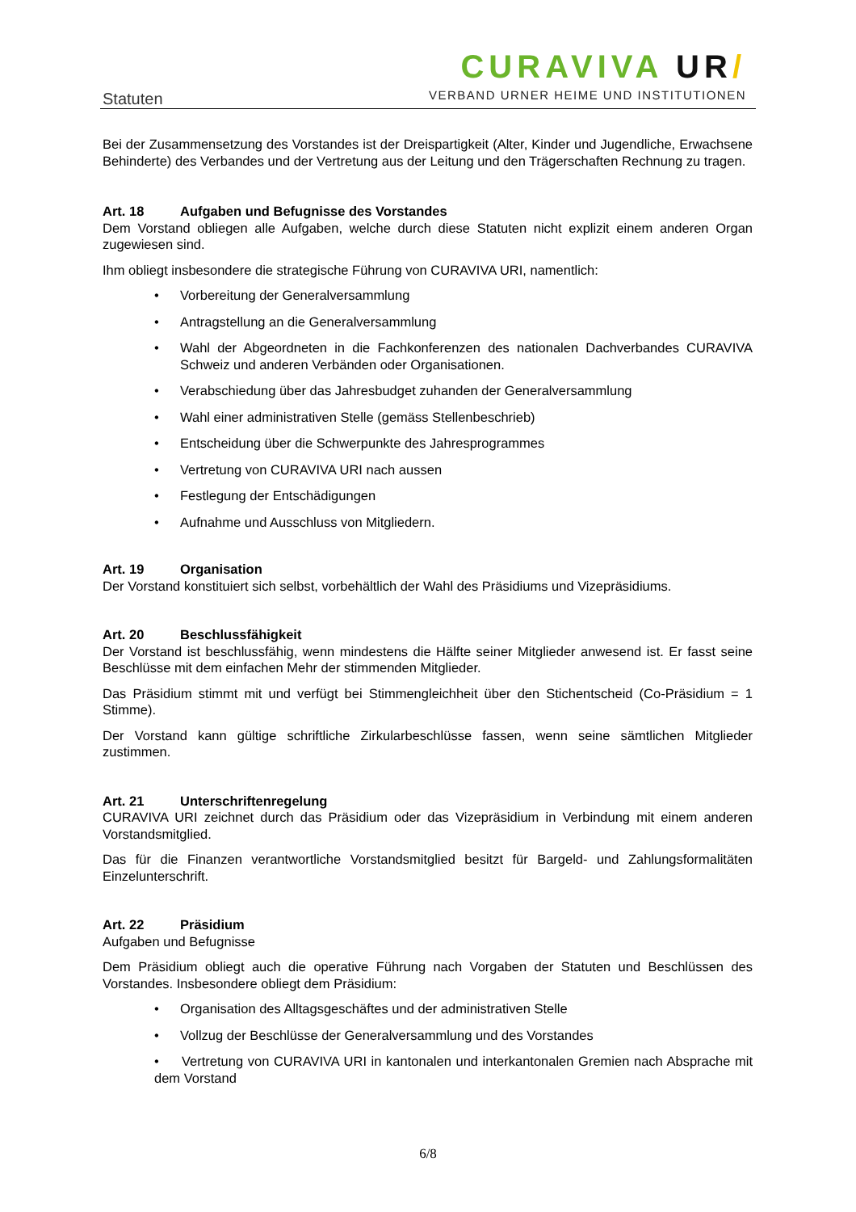Statuten
CURAVIVA UR/
VERBAND URNER HEIME UND INSTITUTIONEN
Bei der Zusammensetzung des Vorstandes ist der Dreispartigkeit (Alter, Kinder und Jugendliche, Erwachsene Behinderte) des Verbandes und der Vertretung aus der Leitung und den Trägerschaften Rechnung zu tragen.
Art. 18 Aufgaben und Befugnisse des Vorstandes
Dem Vorstand obliegen alle Aufgaben, welche durch diese Statuten nicht explizit einem anderen Organ zugewiesen sind.
Ihm obliegt insbesondere die strategische Führung von CURAVIVA URI, namentlich:
• Vorbereitung der Generalversammlung
• Antragstellung an die Generalversammlung
• Wahl der Abgeordneten in die Fachkonferenzen des nationalen Dachverbandes CURAVIVA Schweiz und anderen Verbänden oder Organisationen.
• Verabschiedung über das Jahresbudget zuhanden der Generalversammlung
• Wahl einer administrativen Stelle (gemäss Stellenbeschrieb)
• Entscheidung über die Schwerpunkte des Jahresprogrammes
• Vertretung von CURAVIVA URI nach aussen
• Festlegung der Entschädigungen
• Aufnahme und Ausschluss von Mitgliedern.
Art. 19 Organisation
Der Vorstand konstituiert sich selbst, vorbehältlich der Wahl des Präsidiums und Vizepräsidiums.
Art. 20 Beschlussfähigkeit
Der Vorstand ist beschlussfähig, wenn mindestens die Hälfte seiner Mitglieder anwesend ist. Er fasst seine Beschlüsse mit dem einfachen Mehr der stimmenden Mitglieder.
Das Präsidium stimmt mit und verfügt bei Stimmengleichheit über den Stichentscheid (Co-Präsidium = 1 Stimme).
Der Vorstand kann gültige schriftliche Zirkularbeschlüsse fassen, wenn seine sämtlichen Mitglieder zustimmen.
Art. 21 Unterschriftenregelung
CURAVIVA URI zeichnet durch das Präsidium oder das Vizepräsidium in Verbindung mit einem anderen Vorstandsmitglied.
Das für die Finanzen verantwortliche Vorstandsmitglied besitzt für Bargeld- und Zahlungsformalitäten Einzelunterschrift.
Art. 22 Präsidium
Aufgaben und Befugnisse
Dem Präsidium obliegt auch die operative Führung nach Vorgaben der Statuten und Beschlüssen des Vorstandes. Insbesondere obliegt dem Präsidium:
• Organisation des Alltagsgeschäftes und der administrativen Stelle
• Vollzug der Beschlüsse der Generalversammlung und des Vorstandes
• Vertretung von CURAVIVA URI in kantonalen und interkantonalen Gremien nach Absprache mit dem Vorstand
6/8